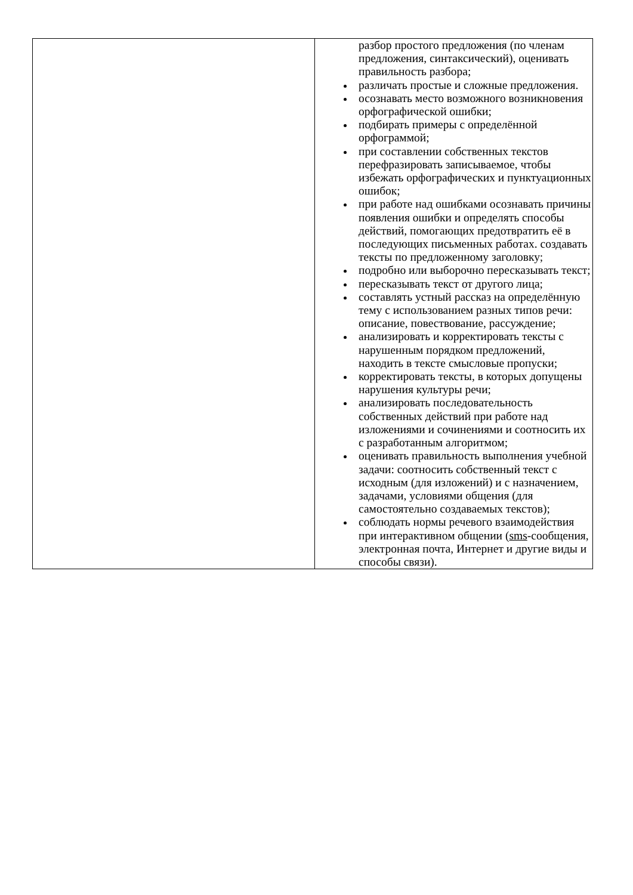| | разбор простого предложения (по членам предложения, синтаксический), оценивать правильность разбора; различать простые и сложные предложения. осознавать место возможного возникновения орфографической ошибки; подбирать примеры с определённой орфограммой; при составлении собственных текстов перефразировать записываемое, чтобы избежать орфографических и пунктуационных ошибок; при работе над ошибками осознавать причины появления ошибки и определять способы действий, помогающих предотвратить её в последующих письменных работах. создавать тексты по предложенному заголовку; подробно или выборочно пересказывать текст; пересказывать текст от другого лица; составлять устный рассказ на определённую тему с использованием разных типов речи: описание, повествование, рассуждение; анализировать и корректировать тексты с нарушенным порядком предложений, находить в тексте смысловые пропуски; корректировать тексты, в которых допущены нарушения культуры речи; анализировать последовательность собственных действий при работе над изложениями и сочинениями и соотносить их с разработанным алгоритмом; оценивать правильность выполнения учебной задачи: соотносить собственный текст с исходным (для изложений) и с назначением, задачами, условиями общения (для самостоятельно создаваемых текстов); соблюдать нормы речевого взаимодействия при интерактивном общении ( sms -сообщения, электронная почта, Интернет и другие виды и способы связи). |